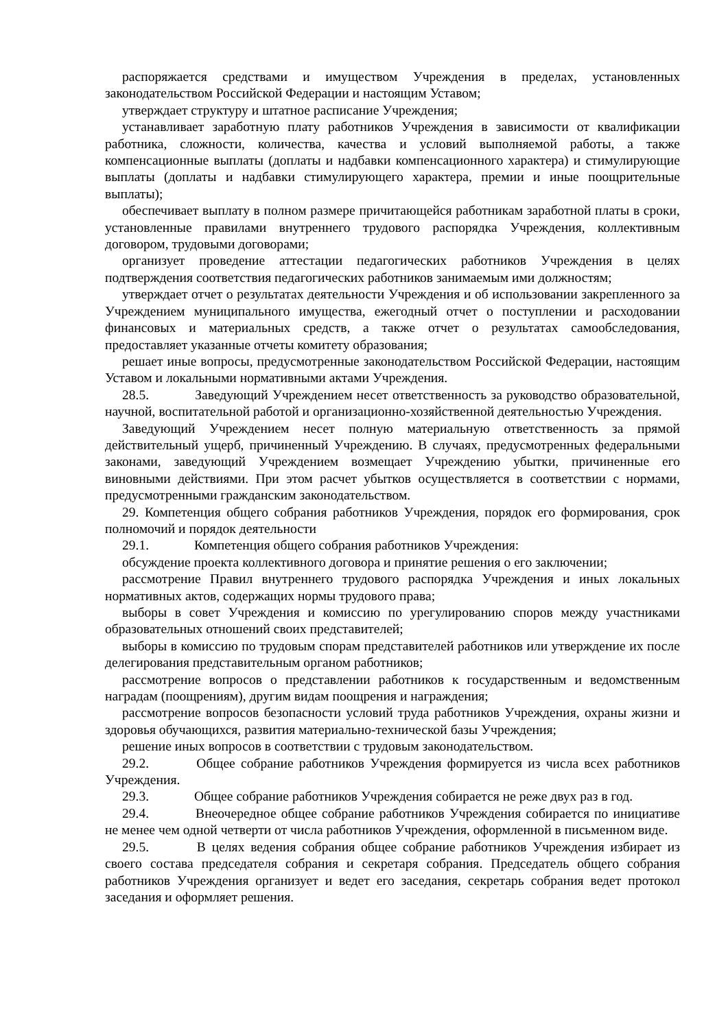распоряжается средствами и имуществом Учреждения в пределах, установленных законодательством Российской Федерации и настоящим Уставом;
утверждает структуру и штатное расписание Учреждения;
устанавливает заработную плату работников Учреждения в зависимости от квалификации работника, сложности, количества, качества и условий выполняемой работы, а также компенсационные выплаты (доплаты и надбавки компенсационного характера) и стимулирующие выплаты (доплаты и надбавки стимулирующего характера, премии и иные поощрительные выплаты);
обеспечивает выплату в полном размере причитающейся работникам заработной платы в сроки, установленные правилами внутреннего трудового распорядка Учреждения, коллективным договором, трудовыми договорами;
организует проведение аттестации педагогических работников Учреждения в целях подтверждения соответствия педагогических работников занимаемым ими должностям;
утверждает отчет о результатах деятельности Учреждения и об использовании закрепленного за Учреждением муниципального имущества, ежегодный отчет о поступлении и расходовании финансовых и материальных средств, а также отчет о результатах самообследования, предоставляет указанные отчеты комитету образования;
решает иные вопросы, предусмотренные законодательством Российской Федерации, настоящим Уставом и локальными нормативными актами Учреждения.
28.5. Заведующий Учреждением несет ответственность за руководство образовательной, научной, воспитательной работой и организационно-хозяйственной деятельностью Учреждения.
Заведующий Учреждением несет полную материальную ответственность за прямой действительный ущерб, причиненный Учреждению. В случаях, предусмотренных федеральными законами, заведующий Учреждением возмещает Учреждению убытки, причиненные его виновными действиями. При этом расчет убытков осуществляется в соответствии с нормами, предусмотренными гражданским законодательством.
29. Компетенция общего собрания работников Учреждения, порядок его формирования, срок полномочий и порядок деятельности
29.1. Компетенция общего собрания работников Учреждения:
обсуждение проекта коллективного договора и принятие решения о его заключении;
рассмотрение Правил внутреннего трудового распорядка Учреждения и иных локальных нормативных актов, содержащих нормы трудового права;
выборы в совет Учреждения и комиссию по урегулированию споров между участниками образовательных отношений своих представителей;
выборы в комиссию по трудовым спорам представителей работников или утверждение их после делегирования представительным органом работников;
рассмотрение вопросов о представлении работников к государственным и ведомственным наградам (поощрениям), другим видам поощрения и награждения;
рассмотрение вопросов безопасности условий труда работников Учреждения, охраны жизни и здоровья обучающихся, развития материально-технической базы Учреждения;
решение иных вопросов в соответствии с трудовым законодательством.
29.2. Общее собрание работников Учреждения формируется из числа всех работников Учреждения.
29.3. Общее собрание работников Учреждения собирается не реже двух раз в год.
29.4. Внеочередное общее собрание работников Учреждения собирается по инициативе не менее чем одной четверти от числа работников Учреждения, оформленной в письменном виде.
29.5. В целях ведения собрания общее собрание работников Учреждения избирает из своего состава председателя собрания и секретаря собрания. Председатель общего собрания работников Учреждения организует и ведет его заседания, секретарь собрания ведет протокол заседания и оформляет решения.